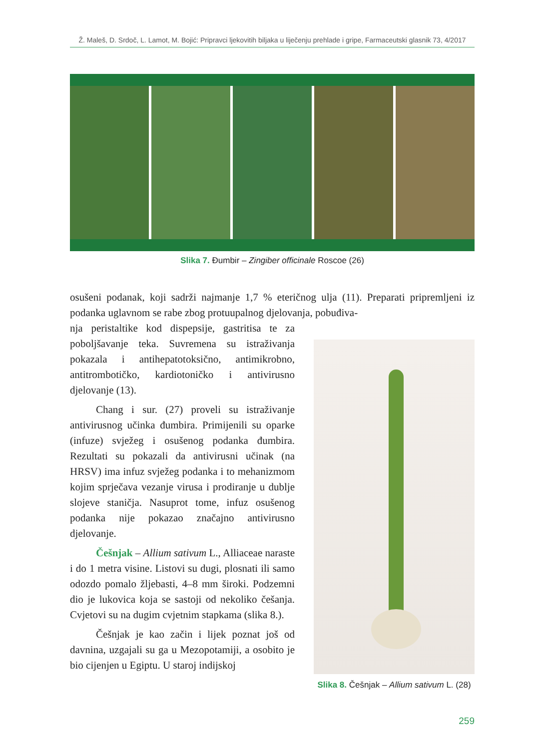Ž. Maleš, D. Srdoč, L. Lamot, M. Bojić: Pripravci ljekovitih biljaka u liječenju prehlade i gripe, Farmaceutski glasnik 73, 4/2017
Slika 7. Đumbir – Zingiber officinale Roscoe (26)
osušeni podanak, koji sadrži najmanje 1,7 % eteričnog ulja (11). Preparati pripremljeni iz podanka uglavnom se rabe zbog protuupalnog djelovanja, pobuđiva-
nja peristaltike kod dispepsije, gastritisa te za poboljšavanje teka. Suvremena su istraživanja pokazala i antihepatotoksično, antimikrobno, antitrombotičko, kardiotoničko i antivirusno djelovanje (13).
Chang i sur. (27) proveli su istraživanje antivirusnog učinka đumbira. Primijenili su oparke (infuze) svježeg i osušenog podanka đumbira. Rezultati su pokazali da antivirusni učinak (na HRSV) ima infuz svježeg podanka i to mehanizmom kojim sprječava vezanje virusa i prodiranje u dublje slojeve staničja. Nasuprot tome, infuz osušenog podanka nije pokazao značajno antivirusno djelovanje.
Češnjak – Allium sativum L., Alliaceae naraste i do 1 metra visine. Listovi su dugi, plosnati ili samo odozdo pomalo žljebasti, 4–8 mm široki. Podzemni dio je lukovica koja se sastoji od nekoliko češanja. Cvjetovi su na dugim cvjetnim stapkama (slika 8.).
Češnjak je kao začin i lijek poznat još od davnina, uzgajali su ga u Mezopotamiji, a osobito je bio cijenjen u Egiptu. U staroj indijskoj
Slika 8. Češnjak – Allium sativum L. (28)
259